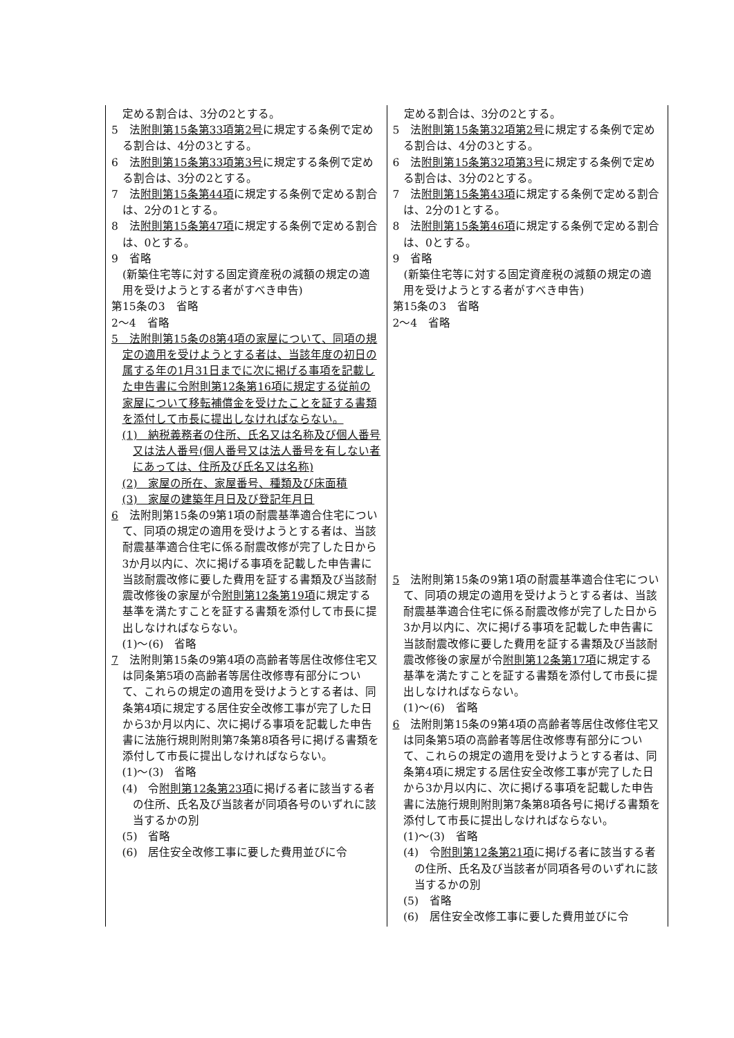| 定める割合は、3分の2とする。 5 法 附則第15条第33項第2号 に規定する条例で定める割合は、4分の3とする。 6 法 附則第15条第33項第3号 に規定する条例で定める割合は、3分の2とする。 7 法 附則第15条第44項 に規定する条例で定める割合は、2分の1とする。 8 法 附則第15条第47項 に規定する条例で定める割合は、0とする。 9 省略 (新築住宅等に対する固定資産税の減額の規定の適用を受けようとする者がすべき申告) 第15条の3 省略 2～4 省略 5 法附則第15条の8第4項の家屋について、同項の規定の適用を受けようとする者は、当該年度の初日の属する年の1月31日までに次に掲げる事項を記載した申告書に令附則第12条第16項に規定する従前の家屋について移転補償金を受けたことを証する書類を添付して市長に提出しなければならない。 (1) 納税義務者の住所、氏名又は名称及び個人番号又は法人番号(個人番号又は法人番号を有しない者にあっては、住所及び氏名又は名称) (2) 家屋の所在、家屋番号、種類及び床面積 (3) 家屋の建築年月日及び登記年月日 6 法附則第15条の9第1項の耐震基準適合住宅について、同項の規定の適用を受けようとする者は、当該耐震基準適合住宅に係る耐震改修が完了した日から3か月以内に、次に掲げる事項を記載した申告書に当該耐震改修に要した費用を証する書類及び当該耐震改修後の家屋が令 附則第12条第19項 に規定する基準を満たすことを証する書類を添付して市長に提出しなければならない。 (1)～(6) 省略 7 法附則第15条の9第4項の高齢者等居住改修住宅又は同条第5項の高齢者等居住改修専有部分について、これらの規定の適用を受けようとする者は、同条第4項に規定する居住安全改修工事が完了した日から3か月以内に、次に掲げる事項を記載した申告書に法施行規則附則第7条第8項各号に掲げる書類を添付して市長に提出しなければならない。 (1)～(3) 省略 (4) 令 附則第12条第23項 に掲げる者に該当する者の住所、氏名及び当該者が同項各号のいずれに該当するかの別 (5) 省略 (6) 居住安全改修工事に要した費用並びに令 | 定める割合は、3分の2とする。 5 法 附則第15条第32項第2号 に規定する条例で定める割合は、4分の3とする。 6 法 附則第15条第32項第3号 に規定する条例で定める割合は、3分の2とする。 7 法 附則第15条第43項 に規定する条例で定める割合は、2分の1とする。 8 法 附則第15条第46項 に規定する条例で定める割合は、0とする。 9 省略 (新築住宅等に対する固定資産税の減額の規定の適用を受けようとする者がすべき申告) 第15条の3 省略 2～4 省略 5 法附則第15条の9第1項の耐震基準適合住宅について、同項の規定の適用を受けようとする者は、当該耐震基準適合住宅に係る耐震改修が完了した日から3か月以内に、次に掲げる事項を記載した申告書に当該耐震改修に要した費用を証する書類及び当該耐震改修後の家屋が令 附則第12条第17項 に規定する基準を満たすことを証する書類を添付して市長に提出しなければならない。 (1)～(6) 省略 6 法附則第15条の9第4項の高齢者等居住改修住宅又は同条第5項の高齢者等居住改修専有部分について、これらの規定の適用を受けようとする者は、同条第4項に規定する居住安全改修工事が完了した日から3か月以内に、次に掲げる事項を記載した申告書に法施行規則附則第7条第8項各号に掲げる書類を添付して市長に提出しなければならない。 (1)～(3) 省略 (4) 令 附則第12条第21項 に掲げる者に該当する者の住所、氏名及び当該者が同項各号のいずれに該当するかの別 (5) 省略 (6) 居住安全改修工事に要した費用並びに令 |